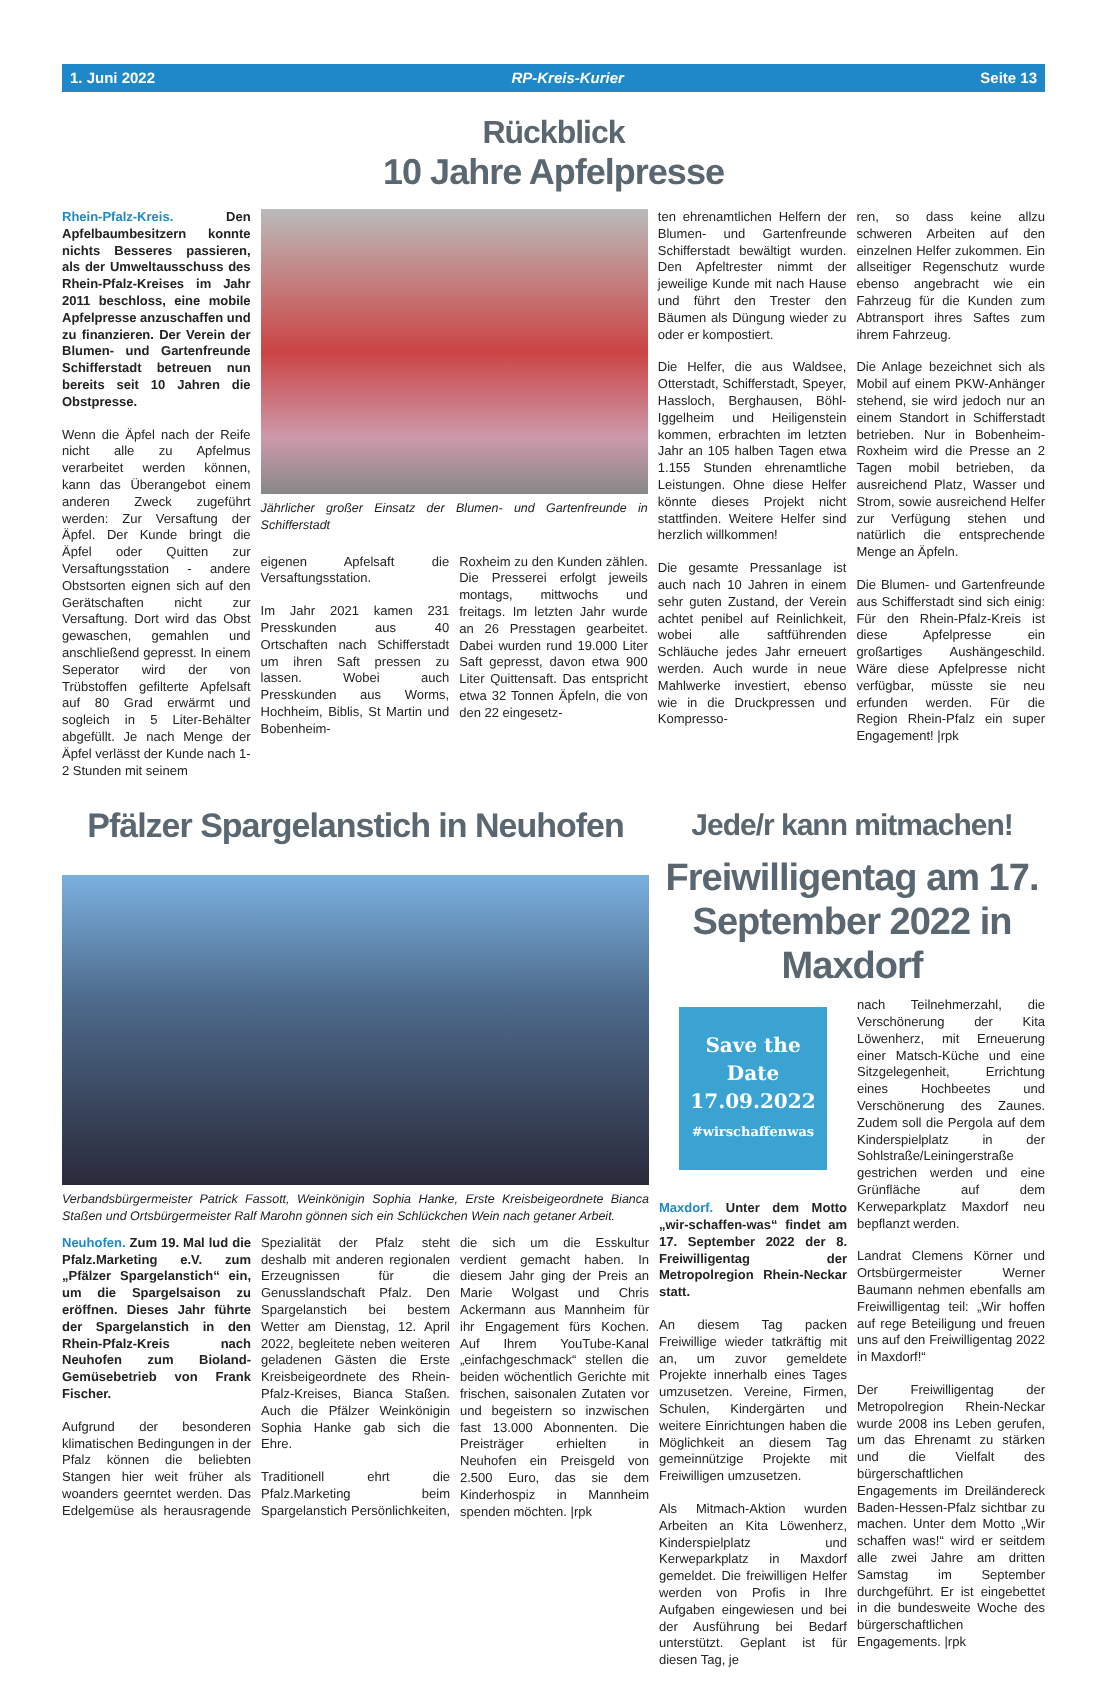1. Juni 2022 RP-Kreis-Kurier Seite 13
Rückblick
10 Jahre Apfelpresse
Rhein-Pfalz-Kreis. Den Apfelbaumbesitzern konnte nichts Besseres passieren, als der Umweltausschuss des Rhein-Pfalz-Kreises im Jahr 2011 beschloss, eine mobile Apfelpresse anzuschaffen und zu finanzieren. Der Verein der Blumen- und Gartenfreunde Schifferstadt betreuen nun bereits seit 10 Jahren die Obstpresse.
Wenn die Äpfel nach der Reife nicht alle zu Apfelmus verarbeitet werden können, kann das Überangebot einem anderen Zweck zugeführt werden: Zur Versaftung der Äpfel. Der Kunde bringt die Äpfel oder Quitten zur Versaftungsstation - andere Obstsorten eignen sich auf den Gerätschaften nicht zur Versaftung. Dort wird das Obst gewaschen, gemahlen und anschließend gepresst. In einem Seperator wird der von Trübstoffen gefilterte Apfelsaft auf 80 Grad erwärmt und sogleich in 5 Liter-Behälter abgefüllt. Je nach Menge der Äpfel verlässt der Kunde nach 1-2 Stunden mit seinem
Jährlicher großer Einsatz der Blumen- und Gartenfreunde in Schifferstadt
eigenen Apfelsaft die Versaftungsstation.
Im Jahr 2021 kamen 231 Presskunden aus 40 Ortschaften nach Schifferstadt um ihren Saft pressen zu lassen. Wobei auch Presskunden aus Worms, Hochheim, Biblis, St Martin und Bobenheim-
Roxheim zu den Kunden zählen. Die Presserei erfolgt jeweils montags, mittwochs und freitags. Im letzten Jahr wurde an 26 Presstagen gearbeitet. Dabei wurden rund 19.000 Liter Saft gepresst, davon etwa 900 Liter Quittensaft. Das entspricht etwa 32 Tonnen Äpfeln, die von den 22 eingesetz-
ten ehrenamtlichen Helfern der Blumen- und Gartenfreunde Schifferstadt bewältigt wurden. Den Apfeltrester nimmt der jeweilige Kunde mit nach Hause und führt den Trester den Bäumen als Düngung wieder zu oder er kompostiert.
Die Helfer, die aus Waldsee, Otterstadt, Schifferstadt, Speyer, Hassloch, Berghausen, Böhl-Iggelheim und Heiligenstein kommen, erbrachten im letzten Jahr an 105 halben Tagen etwa 1.155 Stunden ehrenamtliche Leistungen. Ohne diese Helfer könnte dieses Projekt nicht stattfinden. Weitere Helfer sind herzlich willkommen!
Die gesamte Pressanlage ist auch nach 10 Jahren in einem sehr guten Zustand, der Verein achtet penibel auf Reinlichkeit, wobei alle saftführenden Schläuche jedes Jahr erneuert werden. Auch wurde in neue Mahlwerke investiert, ebenso wie in die Druckpressen und Kompresso-
ren, so dass keine allzu schweren Arbeiten auf den einzelnen Helfer zukommen. Ein allseitiger Regenschutz wurde ebenso angebracht wie ein Fahrzeug für die Kunden zum Abtransport ihres Saftes zum ihrem Fahrzeug.
Die Anlage bezeichnet sich als Mobil auf einem PKW-Anhänger stehend, sie wird jedoch nur an einem Standort in Schifferstadt betrieben. Nur in Bobenheim-Roxheim wird die Presse an 2 Tagen mobil betrieben, da ausreichend Platz, Wasser und Strom, sowie ausreichend Helfer zur Verfügung stehen und natürlich die entsprechende Menge an Äpfeln.
Die Blumen- und Gartenfreunde aus Schifferstadt sind sich einig: Für den Rhein-Pfalz-Kreis ist diese Apfelpresse ein großartiges Aushängeschild. Wäre diese Apfelpresse nicht verfügbar, müsste sie neu erfunden werden. Für die Region Rhein-Pfalz ein super Engagement! |rpk
Pfälzer Spargelanstich in Neuhofen
Verbandsbürgermeister Patrick Fassott, Weinkönigin Sophia Hanke, Erste Kreisbeigeordnete Bianca Staßen und Ortsbürgermeister Ralf Marohn gönnen sich ein Schlückchen Wein nach getaner Arbeit.
Neuhofen. Zum 19. Mal lud die Pfalz.Marketing e.V. zum „Pfälzer Spargelanstich“ ein, um die Spargelsaison zu eröffnen. Dieses Jahr führte der Spargelanstich in den Rhein-Pfalz-Kreis nach Neuhofen zum Bioland-Gemüsebetrieb von Frank Fischer.
Aufgrund der besonderen klimatischen Bedingungen in der Pfalz können die beliebten Stangen hier weit früher als woanders geerntet werden. Das Edelgemüse als herausragende Spezialität der Pfalz steht deshalb mit anderen regionalen Erzeugnissen für die Genusslandschaft Pfalz. Den Spargelanstich bei bestem Wetter am Dienstag, 12. April 2022, begleitete neben weiteren geladenen Gästen die Erste Kreisbeigeordnete des Rhein-Pfalz-Kreises, Bianca Staßen. Auch die Pfälzer Weinkönigin Sophia Hanke gab sich die Ehre.
Traditionell ehrt die Pfalz.Marketing beim Spargelanstich Persönlichkeiten, die sich um die Esskultur verdient gemacht haben. In diesem Jahr ging der Preis an Marie Wolgast und Chris Ackermann aus Mannheim für ihr Engagement fürs Kochen. Auf Ihrem YouTube-Kanal „einfachgeschmack“ stellen die beiden wöchentlich Gerichte mit frischen, saisonalen Zutaten vor und begeistern so inzwischen fast 13.000 Abonnenten. Die Preisträger erhielten in Neuhofen ein Preisgeld von 2.500 Euro, das sie dem Kinderhospiz in Mannheim spenden möchten. |rpk
Jede/r kann mitmachen!
Freiwilligentag am 17. September 2022 in Maxdorf
Save the Date
17.09.2022
#wirschaffenwas
Maxdorf. Unter dem Motto „wir-schaffen-was“ findet am 17. September 2022 der 8. Freiwilligentag der Metropolregion Rhein-Neckar statt.
An diesem Tag packen Freiwillige wieder tatkräftig mit an, um zuvor gemeldete Projekte innerhalb eines Tages umzusetzen. Vereine, Firmen, Schulen, Kindergärten und weitere Einrichtungen haben die Möglichkeit an diesem Tag gemeinnützige Projekte mit Freiwilligen umzusetzen.
Als Mitmach-Aktion wurden Arbeiten an Kita Löwenherz, Kinderspielplatz und Kerweparkplatz in Maxdorf gemeldet. Die freiwilligen Helfer werden von Profis in Ihre Aufgaben eingewiesen und bei der Ausführung bei Bedarf unterstützt. Geplant ist für diesen Tag, je
nach Teilnehmerzahl, die Verschönerung der Kita Löwenherz, mit Erneuerung einer Matsch-Küche und eine Sitzgelegenheit, Errichtung eines Hochbeetes und Verschönerung des Zaunes. Zudem soll die Pergola auf dem Kinderspielplatz in der Sohlstraße/Leiningerstraße gestrichen werden und eine Grünfläche auf dem Kerweparkplatz Maxdorf neu bepflanzt werden.
Landrat Clemens Körner und Ortsbürgermeister Werner Baumann nehmen ebenfalls am Freiwilligentag teil: „Wir hoffen auf rege Beteiligung und freuen uns auf den Freiwilligentag 2022 in Maxdorf!“
Der Freiwilligentag der Metropolregion Rhein-Neckar wurde 2008 ins Leben gerufen, um das Ehrenamt zu stärken und die Vielfalt des bürgerschaftlichen Engagements im Dreiländereck Baden-Hessen-Pfalz sichtbar zu machen. Unter dem Motto „Wir schaffen was!“ wird er seitdem alle zwei Jahre am dritten Samstag im September durchgeführt. Er ist eingebettet in die bundesweite Woche des bürgerschaftlichen Engagements. |rpk